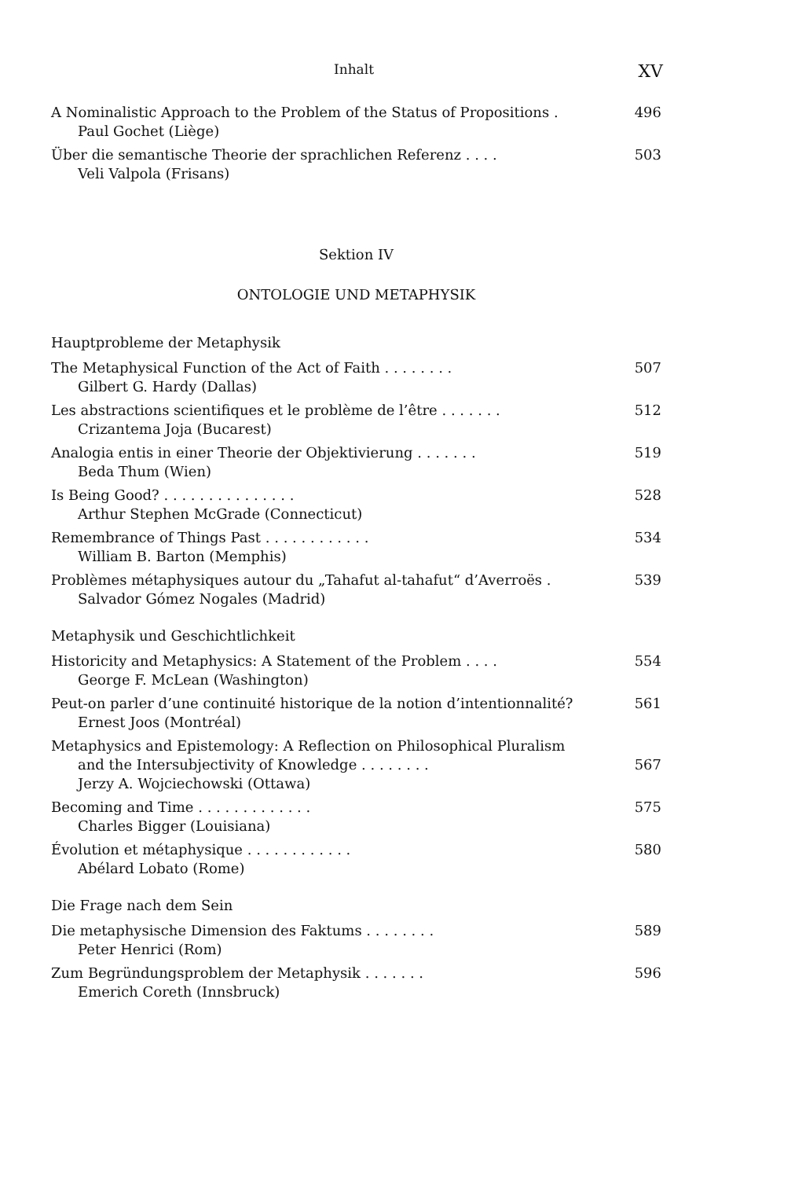Inhalt XV
A Nominalistic Approach to the Problem of the Status of Propositions .
Paul Gochet (Liège)
496
Über die semantische Theorie der sprachlichen Referenz . . . .
Veli Valpola (Frisans)
503
Sektion IV
ONTOLOGIE UND METAPHYSIK
Hauptprobleme der Metaphysik
The Metaphysical Function of the Act of Faith . . . . . . . .
Gilbert G. Hardy (Dallas)
507
Les abstractions scientifiques et le problème de l’être . . . . . . .
Crizantema Joja (Bucarest)
512
Analogia entis in einer Theorie der Objektivierung . . . . . . .
Beda Thum (Wien)
519
Is Being Good? . . . . . . . . . . . . . . .
Arthur Stephen McGrade (Connecticut)
528
Remembrance of Things Past . . . . . . . . . . . .
William B. Barton (Memphis)
534
Problèmes métaphysiques autour du „Tahafut al-tahafut“ d’Averroës .
Salvador Gómez Nogales (Madrid)
539
Metaphysik und Geschichtlichkeit
Historicity and Metaphysics: A Statement of the Problem . . . .
George F. McLean (Washington)
554
Peut-on parler d’une continuité historique de la notion d’intentionnalité?
Ernest Joos (Montréal)
561
Metaphysics and Epistemology: A Reflection on Philosophical Pluralism
and the Intersubjectivity of Knowledge . . . . . . . .
Jerzy A. Wojciechowski (Ottawa)
567
Becoming and Time . . . . . . . . . . . . .
Charles Bigger (Louisiana)
575
Évolution et métaphysique . . . . . . . . . . . .
Abélard Lobato (Rome)
580
Die Frage nach dem Sein
Die metaphysische Dimension des Faktums . . . . . . . .
Peter Henrici (Rom)
589
Zum Begründungsproblem der Metaphysik . . . . . . .
Emerich Coreth (Innsbruck)
596